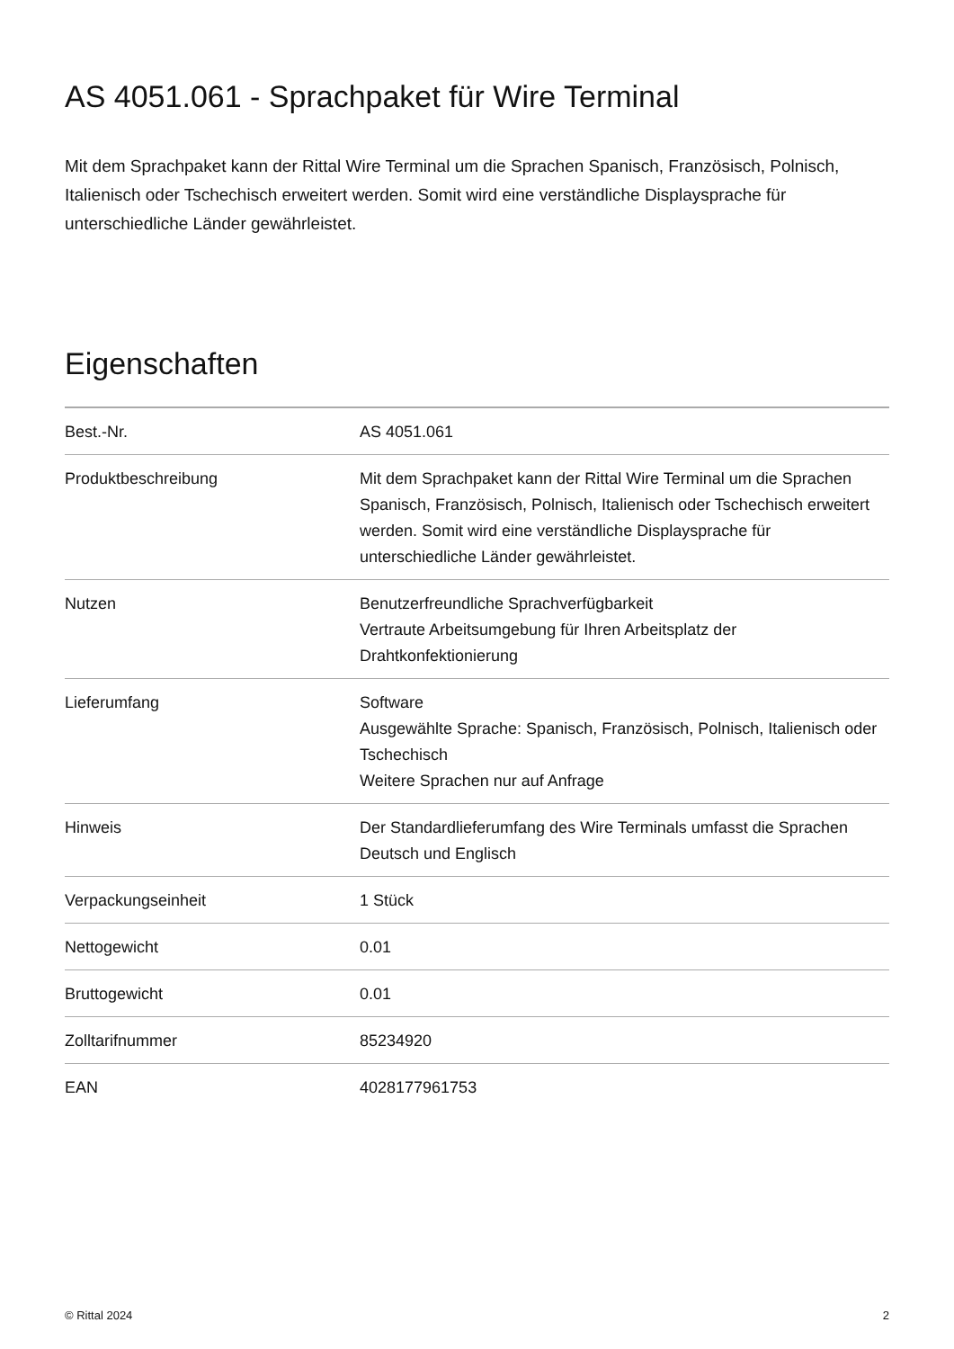AS 4051.061 - Sprachpaket für Wire Terminal
Mit dem Sprachpaket kann der Rittal Wire Terminal um die Sprachen Spanisch, Französisch, Polnisch, Italienisch oder Tschechisch erweitert werden. Somit wird eine verständliche Displaysprache für unterschiedliche Länder gewährleistet.
Eigenschaften
| Best.-Nr. | AS 4051.061 |
| Produktbeschreibung | Mit dem Sprachpaket kann der Rittal Wire Terminal um die Sprachen Spanisch, Französisch, Polnisch, Italienisch oder Tschechisch erweitert werden. Somit wird eine verständliche Displaysprache für unterschiedliche Länder gewährleistet. |
| Nutzen | Benutzerfreundliche Sprachverfügbarkeit Vertraute Arbeitsumgebung für Ihren Arbeitsplatz der Drahtkonfektionierung |
| Lieferumfang | Software Ausgewählte Sprache: Spanisch, Französisch, Polnisch, Italienisch oder Tschechisch Weitere Sprachen nur auf Anfrage |
| Hinweis | Der Standardlieferumfang des Wire Terminals umfasst die Sprachen Deutsch und Englisch |
| Verpackungseinheit | 1 Stück |
| Nettogewicht | 0.01 |
| Bruttogewicht | 0.01 |
| Zolltarifnummer | 85234920 |
| EAN | 4028177961753 |
© Rittal 2024 2